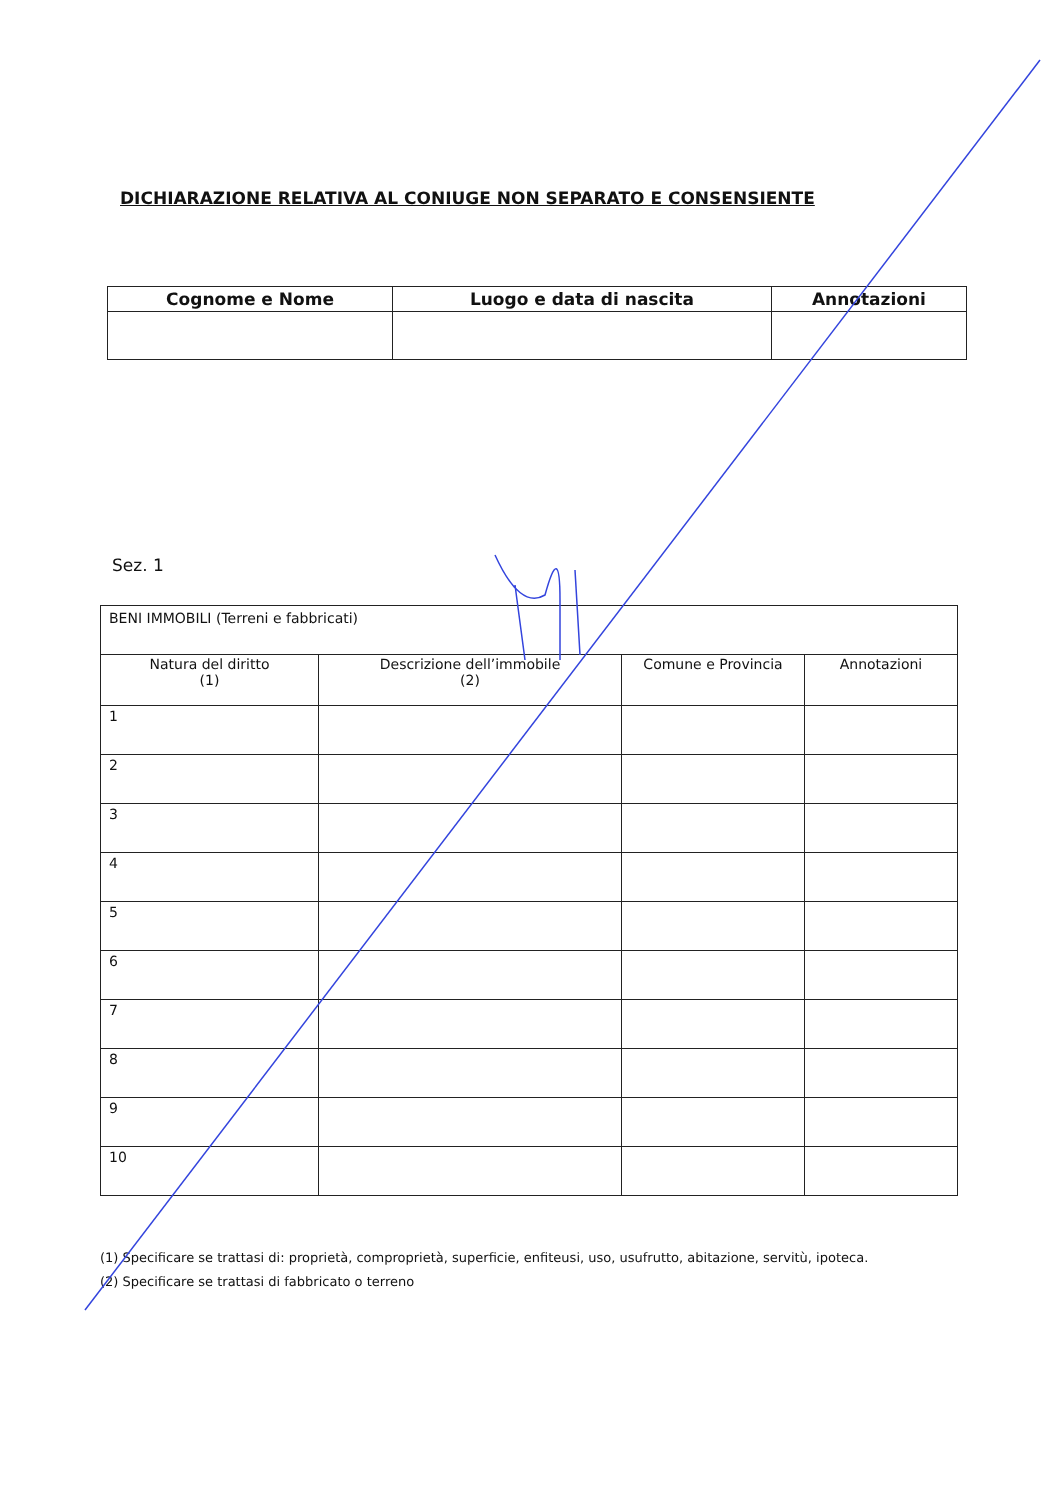DICHIARAZIONE RELATIVA AL CONIUGE NON SEPARATO E CONSENSIENTE
| Cognome e Nome | Luogo e data di nascita | Annotazioni |
| --- | --- | --- |
Sez. 1
| BENI IMMOBILI (Terreni e fabbricati) | | | |
| Natura del diritto (1) | Descrizione dell’immobile (2) | Comune e Provincia | Annotazioni |
| 1 | | | |
| 2 | | | |
| 3 | | | |
| 4 | | | |
| 5 | | | |
| 6 | | | |
| 7 | | | |
| 8 | | | |
| 9 | | | |
| 10 | | | |
(1) Specificare se trattasi di: proprietà, comproprietà, superficie, enfiteusi, uso, usufrutto, abitazione, servitù, ipoteca.
(2) Specificare se trattasi di fabbricato o terreno